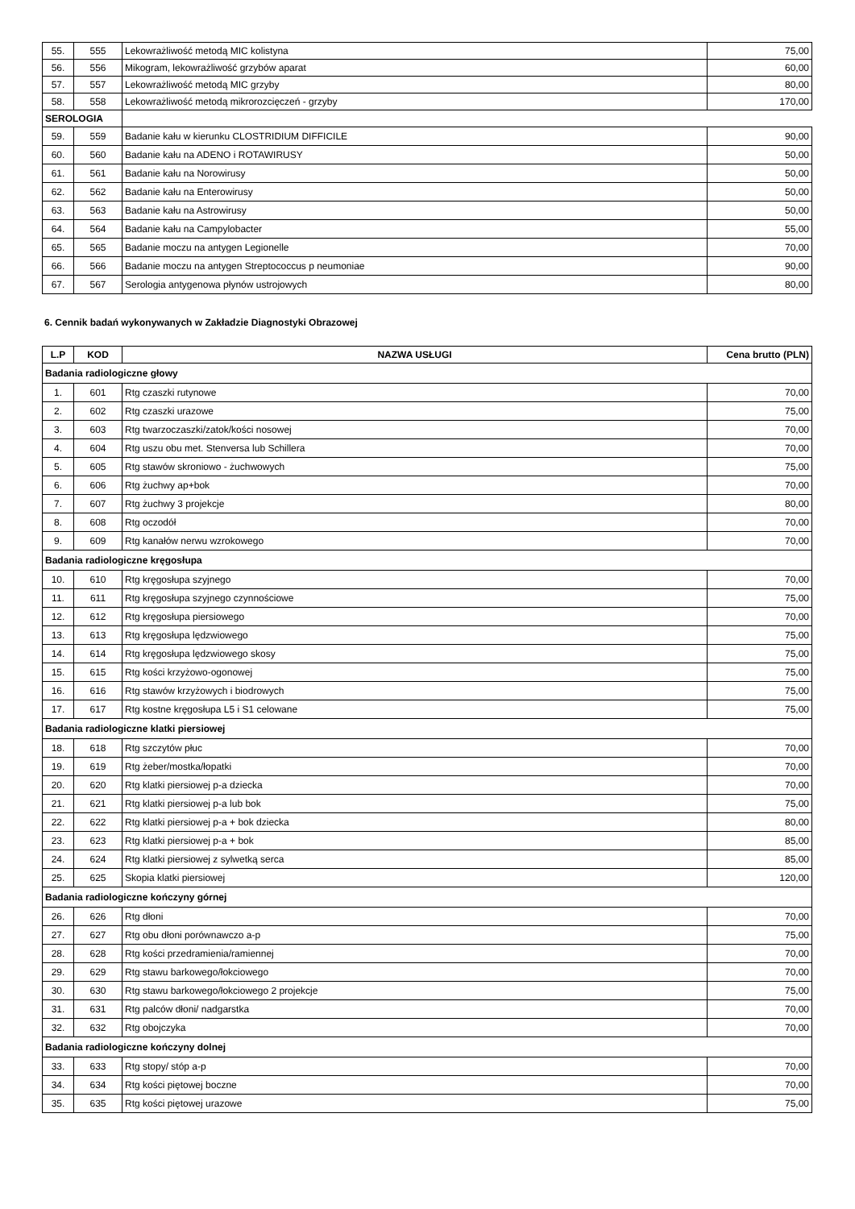| 55. | 555 | Lekowrażliwość metodą MIC kolistyna | 75,00 |
| 56. | 556 | Mikogram, lekowrażliwość grzybów aparat | 60,00 |
| 57. | 557 | Lekowrażliwość metodą MIC grzyby | 80,00 |
| 58. | 558 | Lekowrażliwość metodą mikrorozcięczeń - grzyby | 170,00 |
| SEROLOGIA | | | |
| 59. | 559 | Badanie kału w kierunku CLOSTRIDIUM DIFFICILE | 90,00 |
| 60. | 560 | Badanie kału na ADENO i ROTAWIRUSY | 50,00 |
| 61. | 561 | Badanie kału na Norowirusy | 50,00 |
| 62. | 562 | Badanie kału na Enterowirusy | 50,00 |
| 63. | 563 | Badanie kału na Astrowirusy | 50,00 |
| 64. | 564 | Badanie kału na Campylobacter | 55,00 |
| 65. | 565 | Badanie moczu na antygen Legionelle | 70,00 |
| 66. | 566 | Badanie moczu na antygen Streptococcus p neumoniae | 90,00 |
| 67. | 567 | Serologia antygenowa płynów ustrojowych | 80,00 |
6. Cennik badań wykonywanych w Zakładzie Diagnostyki Obrazowej
| L.P | KOD | NAZWA USŁUGI | Cena brutto (PLN) |
| --- | --- | --- | --- |
| Badania radiologiczne głowy | | | |
| 1. | 601 | Rtg czaszki rutynowe | 70,00 |
| 2. | 602 | Rtg czaszki urazowe | 75,00 |
| 3. | 603 | Rtg twarzoczaszki/zatok/kości nosowej | 70,00 |
| 4. | 604 | Rtg uszu obu met. Stenversa lub Schillera | 70,00 |
| 5. | 605 | Rtg stawów skroniowo - żuchwowych | 75,00 |
| 6. | 606 | Rtg żuchwy ap+bok | 70,00 |
| 7. | 607 | Rtg żuchwy 3 projekcje | 80,00 |
| 8. | 608 | Rtg oczodół | 70,00 |
| 9. | 609 | Rtg kanałów nerwu wzrokowego | 70,00 |
| Badania radiologiczne kręgosłupa | | | |
| 10. | 610 | Rtg kręgosłupa szyjnego | 70,00 |
| 11. | 611 | Rtg kręgosłupa szyjnego czynnościowe | 75,00 |
| 12. | 612 | Rtg kręgosłupa piersiowego | 70,00 |
| 13. | 613 | Rtg kręgosłupa lędzwiowego | 75,00 |
| 14. | 614 | Rtg kręgosłupa lędzwiowego skosy | 75,00 |
| 15. | 615 | Rtg kości krzyżowo-ogonowej | 75,00 |
| 16. | 616 | Rtg stawów krzyżowych i biodrowych | 75,00 |
| 17. | 617 | Rtg kostne kręgosłupa L5 i S1 celowane | 75,00 |
| Badania radiologiczne klatki piersiowej | | | |
| 18. | 618 | Rtg szczytów płuc | 70,00 |
| 19. | 619 | Rtg żeber/mostka/łopatki | 70,00 |
| 20. | 620 | Rtg klatki piersiowej p-a dziecka | 70,00 |
| 21. | 621 | Rtg klatki piersiowej p-a lub bok | 75,00 |
| 22. | 622 | Rtg klatki piersiowej p-a + bok dziecka | 80,00 |
| 23. | 623 | Rtg klatki piersiowej p-a + bok | 85,00 |
| 24. | 624 | Rtg klatki piersiowej z sylwetką serca | 85,00 |
| 25. | 625 | Skopia klatki piersiowej | 120,00 |
| Badania radiologiczne kończyny górnej | | | |
| 26. | 626 | Rtg dłoni | 70,00 |
| 27. | 627 | Rtg obu dłoni porównawczo a-p | 75,00 |
| 28. | 628 | Rtg kości przedramienia/ramiennej | 70,00 |
| 29. | 629 | Rtg stawu barkowego/łokciowego | 70,00 |
| 30. | 630 | Rtg stawu barkowego/łokciowego 2 projekcje | 75,00 |
| 31. | 631 | Rtg palców dłoni/ nadgarstka | 70,00 |
| 32. | 632 | Rtg obojczyka | 70,00 |
| Badania radiologiczne kończyny dolnej | | | |
| 33. | 633 | Rtg stopy/ stóp a-p | 70,00 |
| 34. | 634 | Rtg kości piętowej boczne | 70,00 |
| 35. | 635 | Rtg kości piętowej urazowe | 75,00 |